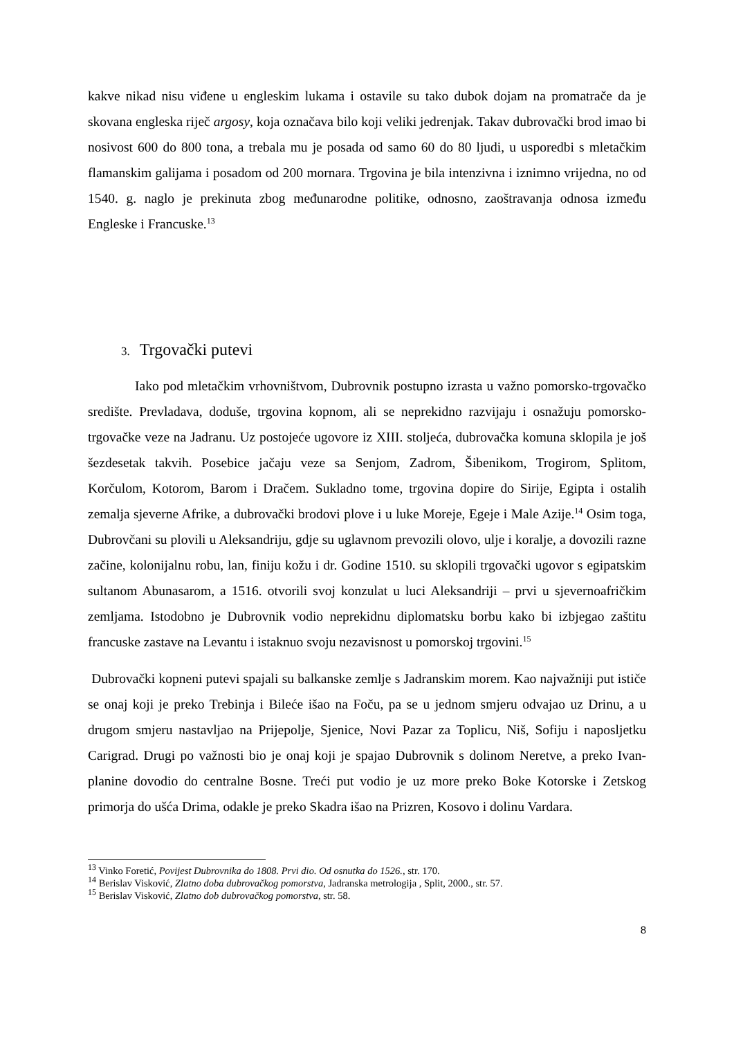kakve nikad nisu viđene u engleskim lukama i ostavile su tako dubok dojam na promatrače da je skovana engleska riječ argosy, koja označava bilo koji veliki jedrenjak. Takav dubrovački brod imao bi nosivost 600 do 800 tona, a trebala mu je posada od samo 60 do 80 ljudi, u usporedbi s mletačkim flamanskim galijama i posadom od 200 mornara. Trgovina je bila intenzivna i iznimno vrijedna, no od 1540. g. naglo je prekinuta zbog međunarodne politike, odnosno, zaoštravanja odnosa između Engleske i Francuske.<sup>13</sup>
3. Trgovački putevi
Iako pod mletačkim vrhovništvom, Dubrovnik postupno izrasta u važno pomorsko-trgovačko središte. Prevladava, doduše, trgovina kopnom, ali se neprekidno razvijaju i osnažuju pomorsko-trgovačke veze na Jadranu. Uz postojeće ugovore iz XIII. stoljeća, dubrovačka komuna sklopila je još šezdesetak takvih. Posebice jačaju veze sa Senjom, Zadrom, Šibenikom, Trogirom, Splitom, Korčulom, Kotorom, Barom i Dračem. Sukladno tome, trgovina dopire do Sirije, Egipta i ostalih zemalja sjeverne Afrike, a dubrovački brodovi plove i u luke Moreje, Egeje i Male Azije.<sup>14</sup> Osim toga, Dubrovčani su plovili u Aleksandriju, gdje su uglavnom prevozili olovo, ulje i koralje, a dovozili razne začine, kolonijalnu robu, lan, finiju kožu i dr. Godine 1510. su sklopili trgovački ugovor s egipatskim sultanom Abunasarom, a 1516. otvorili svoj konzulat u luci Aleksandriji – prvi u sjevernoafričkim zemljama. Istodobno je Dubrovnik vodio neprekidnu diplomatsku borbu kako bi izbjegao zaštitu francuske zastave na Levantu i istaknuo svoju nezavisnost u pomorskoj trgovini.<sup>15</sup>
Dubrovački kopneni putevi spajali su balkanske zemlje s Jadranskim morem. Kao najvažniji put ističe se onaj koji je preko Trebinja i Bileće išao na Foču, pa se u jednom smjeru odvajao uz Drinu, a u drugom smjeru nastavljao na Prijepolje, Sjenice, Novi Pazar za Toplicu, Niš, Sofiju i naposljetku Carigrad. Drugi po važnosti bio je onaj koji je spajao Dubrovnik s dolinom Neretve, a preko Ivan-planine dovodio do centralne Bosne. Treći put vodio je uz more preko Boke Kotorske i Zetskog primorja do ušća Drima, odakle je preko Skadra išao na Prizren, Kosovo i dolinu Vardara.
<sup>13</sup> Vinko Foretić, Povijest Dubrovnika do 1808. Prvi dio. Od osnutka do 1526., str. 170.
<sup>14</sup> Berislav Visković, Zlatno doba dubrovačkog pomorstva, Jadranska metrologija , Split, 2000., str. 57.
<sup>15</sup> Berislav Visković, Zlatno dob dubrovačkog pomorstva, str. 58.
8